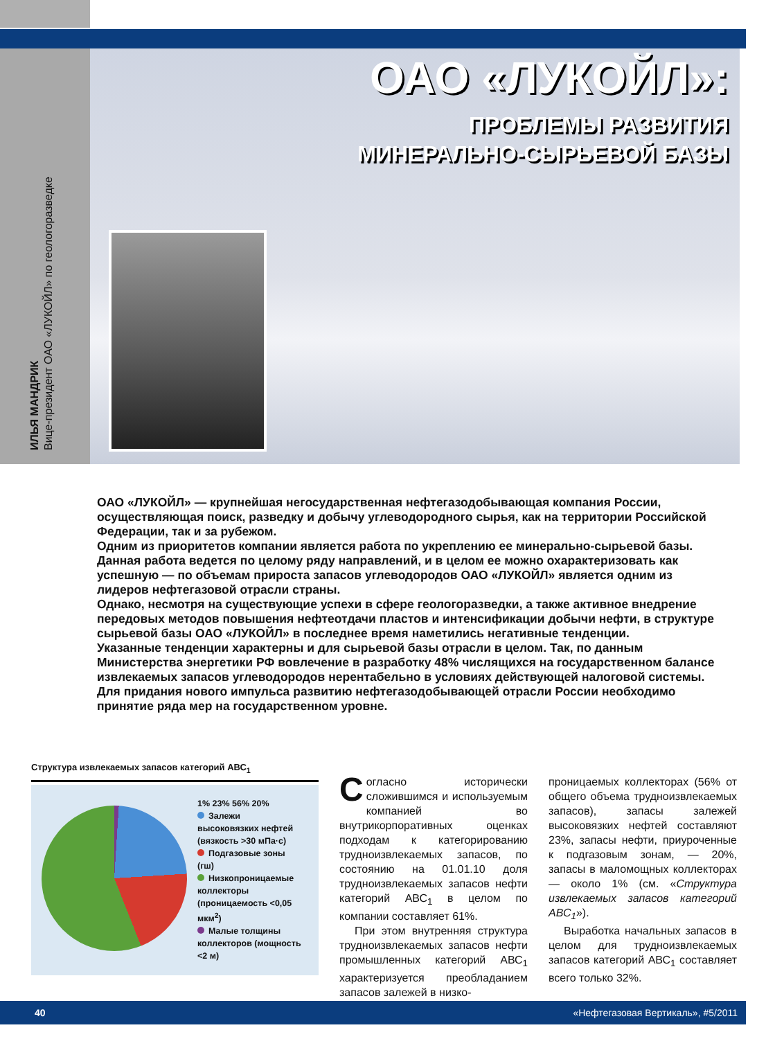ОАО «ЛУКОЙЛ»:
ПРОБЛЕМЫ РАЗВИТИЯ
МИНЕРАЛЬНО-СЫРЬЕВОЙ БАЗЫ
ИЛЬЯ МАНДРИК
Вице-президент ОАО «ЛУКОЙЛ» по геологоразведке
ОАО «ЛУКОЙЛ» — крупнейшая негосударственная нефтегазодобывающая компания России, осуществляющая поиск, разведку и добычу углеводородного сырья, как на территории Российской Федерации, так и за рубежом.
Одним из приоритетов компании является работа по укреплению ее минерально-сырьевой базы. Данная работа ведется по целому ряду направлений, и в целом ее можно охарактеризовать как успешную — по объемам прироста запасов углеводородов ОАО «ЛУКОЙЛ» является одним из лидеров нефтегазовой отрасли страны.
Однако, несмотря на существующие успехи в сфере геологоразведки, а также активное внедрение передовых методов повышения нефтеотдачи пластов и интенсификации добычи нефти, в структуре сырьевой базы ОАО «ЛУКОЙЛ» в последнее время наметились негативные тенденции.
Указанные тенденции характерны и для сырьевой базы отрасли в целом. Так, по данным Министерства энергетики РФ вовлечение в разработку 48% числящихся на государственном балансе извлекаемых запасов углеводородов нерентабельно в условиях действующей налоговой системы. Для придания нового импульса развитию нефтегазодобывающей отрасли России необходимо принятие ряда мер на государственном уровне.
Структура извлекаемых запасов категорий АВС<sub>1</sub>
1% 23% 56% 20%
Залежи высоковязких нефтей (вязкость >30 мПа·с)
Подгазовые зоны (гш)
Низкопроницаемые коллекторы (проницаемость <0,05 мкм<sup>2</sup>)
Малые толщины коллекторов (мощность <2 м)
Согласно исторически сложившимся и используемым компанией во внутрикорпоративных оценках подходам к категорированию трудноизвлекаемых запасов, по состоянию на 01.01.10 доля трудноизвлекаемых запасов нефти категорий АВС<sub>1</sub> в целом по компании составляет 61%.
При этом внутренняя структура трудноизвлекаемых запасов нефти промышленных категорий АВС<sub>1</sub> характеризуется преобладанием запасов залежей в низко-
проницаемых коллекторах (56% от общего объема трудноизвлекаемых запасов), запасы залежей высоковязких нефтей составляют 23%, запасы нефти, приуроченные к подгазовым зонам, — 20%, запасы в маломощных коллекторах — около 1% (см. «Структура извлекаемых запасов категорий АВС<sub>1</sub>»).
Выработка начальных запасов в целом для трудноизвлекаемых запасов категорий АВС<sub>1</sub> составляет всего только 32%.
40 «Нефтегазовая Вертикаль», #5/2011